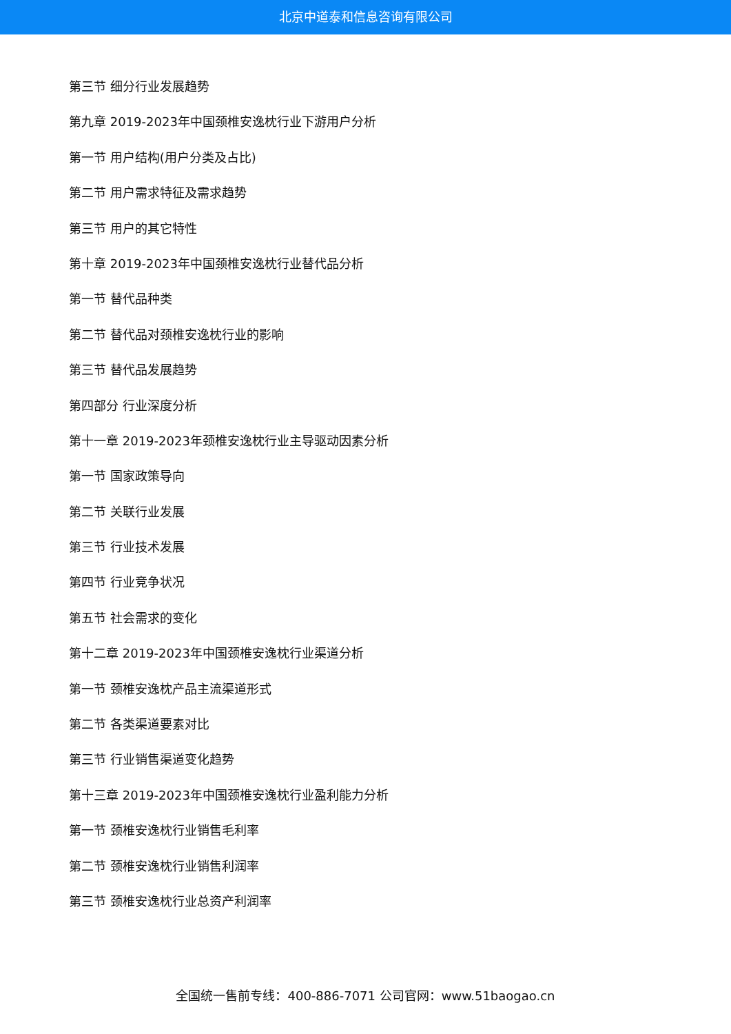北京中道泰和信息咨询有限公司
第三节 细分行业发展趋势
第九章 2019-2023年中国颈椎安逸枕行业下游用户分析
第一节 用户结构(用户分类及占比)
第二节 用户需求特征及需求趋势
第三节 用户的其它特性
第十章 2019-2023年中国颈椎安逸枕行业替代品分析
第一节 替代品种类
第二节 替代品对颈椎安逸枕行业的影响
第三节 替代品发展趋势
第四部分 行业深度分析
第十一章 2019-2023年颈椎安逸枕行业主导驱动因素分析
第一节 国家政策导向
第二节 关联行业发展
第三节 行业技术发展
第四节 行业竞争状况
第五节 社会需求的变化
第十二章 2019-2023年中国颈椎安逸枕行业渠道分析
第一节 颈椎安逸枕产品主流渠道形式
第二节 各类渠道要素对比
第三节 行业销售渠道变化趋势
第十三章 2019-2023年中国颈椎安逸枕行业盈利能力分析
第一节 颈椎安逸枕行业销售毛利率
第二节 颈椎安逸枕行业销售利润率
第三节 颈椎安逸枕行业总资产利润率
全国统一售前专线：400-886-7071 公司官网：www.51baogao.cn